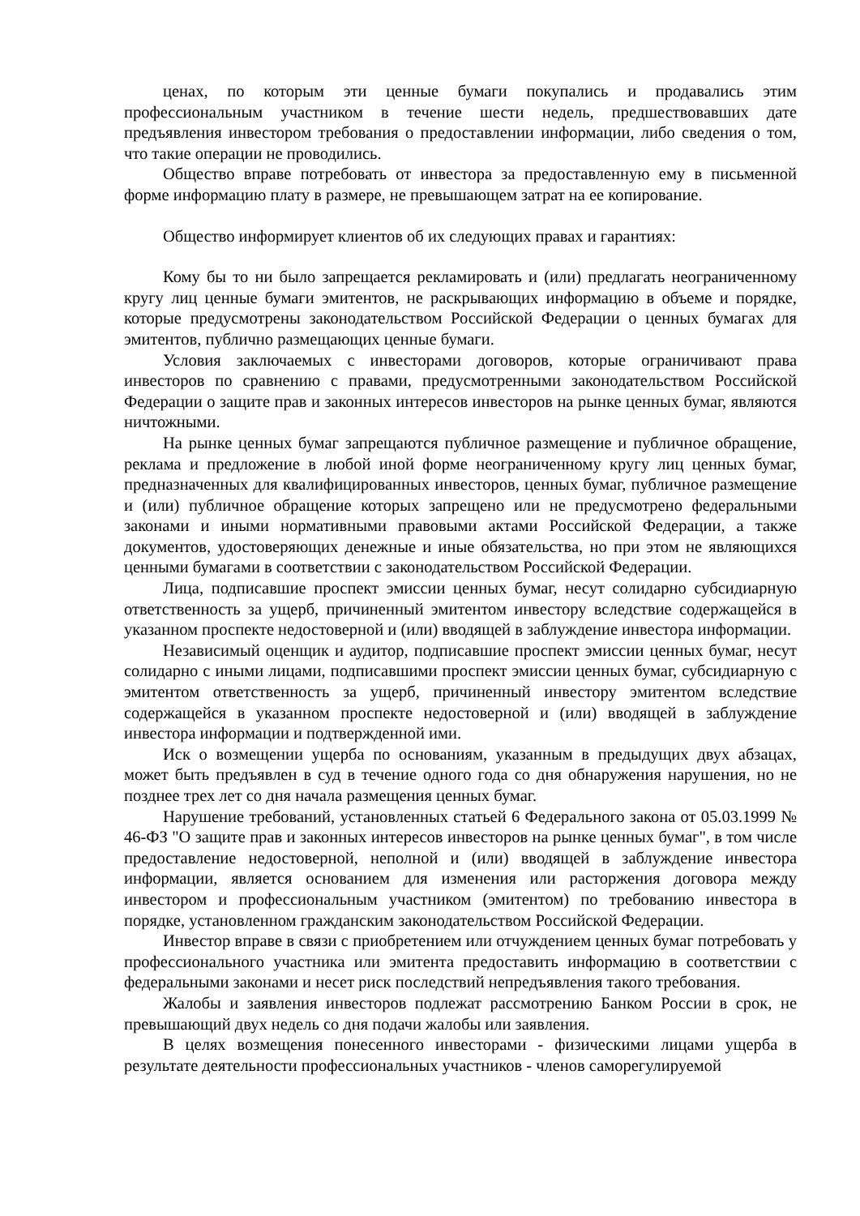ценах, по которым эти ценные бумаги покупались и продавались этим профессиональным участником в течение шести недель, предшествовавших дате предъявления инвестором требования о предоставлении информации, либо сведения о том, что такие операции не проводились.
Общество вправе потребовать от инвестора за предоставленную ему в письменной форме информацию плату в размере, не превышающем затрат на ее копирование.
Общество информирует клиентов об их следующих правах и гарантиях:
Кому бы то ни было запрещается рекламировать и (или) предлагать неограниченному кругу лиц ценные бумаги эмитентов, не раскрывающих информацию в объеме и порядке, которые предусмотрены законодательством Российской Федерации о ценных бумагах для эмитентов, публично размещающих ценные бумаги.
Условия заключаемых с инвесторами договоров, которые ограничивают права инвесторов по сравнению с правами, предусмотренными законодательством Российской Федерации о защите прав и законных интересов инвесторов на рынке ценных бумаг, являются ничтожными.
На рынке ценных бумаг запрещаются публичное размещение и публичное обращение, реклама и предложение в любой иной форме неограниченному кругу лиц ценных бумаг, предназначенных для квалифицированных инвесторов, ценных бумаг, публичное размещение и (или) публичное обращение которых запрещено или не предусмотрено федеральными законами и иными нормативными правовыми актами Российской Федерации, а также документов, удостоверяющих денежные и иные обязательства, но при этом не являющихся ценными бумагами в соответствии с законодательством Российской Федерации.
Лица, подписавшие проспект эмиссии ценных бумаг, несут солидарно субсидиарную ответственность за ущерб, причиненный эмитентом инвестору вследствие содержащейся в указанном проспекте недостоверной и (или) вводящей в заблуждение инвестора информации.
Независимый оценщик и аудитор, подписавшие проспект эмиссии ценных бумаг, несут солидарно с иными лицами, подписавшими проспект эмиссии ценных бумаг, субсидиарную с эмитентом ответственность за ущерб, причиненный инвестору эмитентом вследствие содержащейся в указанном проспекте недостоверной и (или) вводящей в заблуждение инвестора информации и подтвержденной ими.
Иск о возмещении ущерба по основаниям, указанным в предыдущих двух абзацах, может быть предъявлен в суд в течение одного года со дня обнаружения нарушения, но не позднее трех лет со дня начала размещения ценных бумаг.
Нарушение требований, установленных статьей 6 Федерального закона от 05.03.1999 № 46-ФЗ "О защите прав и законных интересов инвесторов на рынке ценных бумаг", в том числе предоставление недостоверной, неполной и (или) вводящей в заблуждение инвестора информации, является основанием для изменения или расторжения договора между инвестором и профессиональным участником (эмитентом) по требованию инвестора в порядке, установленном гражданским законодательством Российской Федерации.
Инвестор вправе в связи с приобретением или отчуждением ценных бумаг потребовать у профессионального участника или эмитента предоставить информацию в соответствии с федеральными законами и несет риск последствий непредъявления такого требования.
Жалобы и заявления инвесторов подлежат рассмотрению Банком России в срок, не превышающий двух недель со дня подачи жалобы или заявления.
В целях возмещения понесенного инвесторами - физическими лицами ущерба в результате деятельности профессиональных участников - членов саморегулируемой